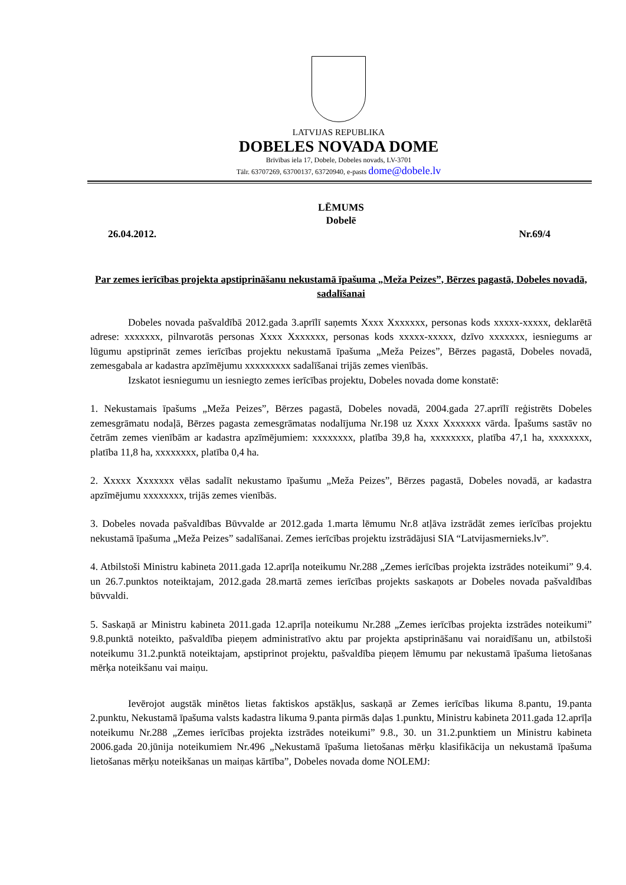LATVIJAS REPUBLIKA
DOBELES NOVADA DOME
Brīvības iela 17, Dobele, Dobeles novads, LV-3701
Tālr. 63707269, 63700137, 63720940, e-pasts dome@dobele.lv
LĒMUMS
Dobelē
26.04.2012. Nr.69/4
Par zemes ierīcības projekta apstiprināšanu nekustamā īpašuma „Meža Peizes”, Bērzes pagastā, Dobeles novadā, sadalīšanai
Dobeles novada pašvaldībā 2012.gada 3.aprīlī saņemts Xxxx Xxxxxxx, personas kods xxxxx-xxxxx, deklarētā adrese: xxxxxxx, pilnvarotās personas Xxxx Xxxxxxx, personas kods xxxxx-xxxxx, dzīvo xxxxxxx, iesniegums ar lūgumu apstiprināt zemes ierīcības projektu nekustamā īpašuma „Meža Peizes”, Bērzes pagastā, Dobeles novadā, zemesgabala ar kadastra apzīmējumu xxxxxxxxx sadalīšanai trijās zemes vienībās.
Izskatot iesniegumu un iesniegto zemes ierīcības projektu, Dobeles novada dome konstatē:
1. Nekustamais īpašums „Meža Peizes”, Bērzes pagastā, Dobeles novadā, 2004.gada 27.aprīlī reģistrēts Dobeles zemesgrāmatu nodaļā, Bērzes pagasta zemesgrāmatas nodalījuma Nr.198 uz Xxxx Xxxxxxx vārda. Īpašums sastāv no četrām zemes vienībām ar kadastra apzīmējumiem: xxxxxxxx, platība 39,8 ha, xxxxxxxx, platība 47,1 ha, xxxxxxxx, platība 11,8 ha, xxxxxxxx, platība 0,4 ha.
2. Xxxxx Xxxxxxx vēlas sadalīt nekustamo īpašumu „Meža Peizes”, Bērzes pagastā, Dobeles novadā, ar kadastra apzīmējumu xxxxxxxx, trijās zemes vienībās.
3. Dobeles novada pašvaldības Būvvalde ar 2012.gada 1.marta lēmumu Nr.8 atļāva izstrādāt zemes ierīcības projektu nekustamā īpašuma „Meža Peizes” sadalīšanai. Zemes ierīcības projektu izstrādājusi SIA “Latvijasmernieks.lv”.
4. Atbilstoši Ministru kabineta 2011.gada 12.aprīļa noteikumu Nr.288 „Zemes ierīcības projekta izstrādes noteikumi” 9.4. un 26.7.punktos noteiktajam, 2012.gada 28.martā zemes ierīcības projekts saskaņots ar Dobeles novada pašvaldības būvvaldi.
5. Saskaņā ar Ministru kabineta 2011.gada 12.aprīļa noteikumu Nr.288 „Zemes ierīcības projekta izstrādes noteikumi” 9.8.punktā noteikto, pašvaldība pieņem administratīvo aktu par projekta apstiprināšanu vai noraidīšanu un, atbilstoši noteikumu 31.2.punktā noteiktajam, apstiprinot projektu, pašvaldība pieņem lēmumu par nekustamā īpašuma lietošanas mērķa noteikšanu vai maiņu.
Ievērojot augstāk minētos lietas faktiskos apstākļus, saskaņā ar Zemes ierīcības likuma 8.pantu, 19.panta 2.punktu, Nekustamā īpašuma valsts kadastra likuma 9.panta pirmās daļas 1.punktu, Ministru kabineta 2011.gada 12.aprīļa noteikumu Nr.288 „Zemes ierīcības projekta izstrādes noteikumi” 9.8., 30. un 31.2.punktiem un Ministru kabineta 2006.gada 20.jūnija noteikumiem Nr.496 „Nekustamā īpašuma lietošanas mērķu klasifikācija un nekustamā īpašuma lietošanas mērķu noteikšanas un maiņas kārtība”, Dobeles novada dome NOLEMJ: